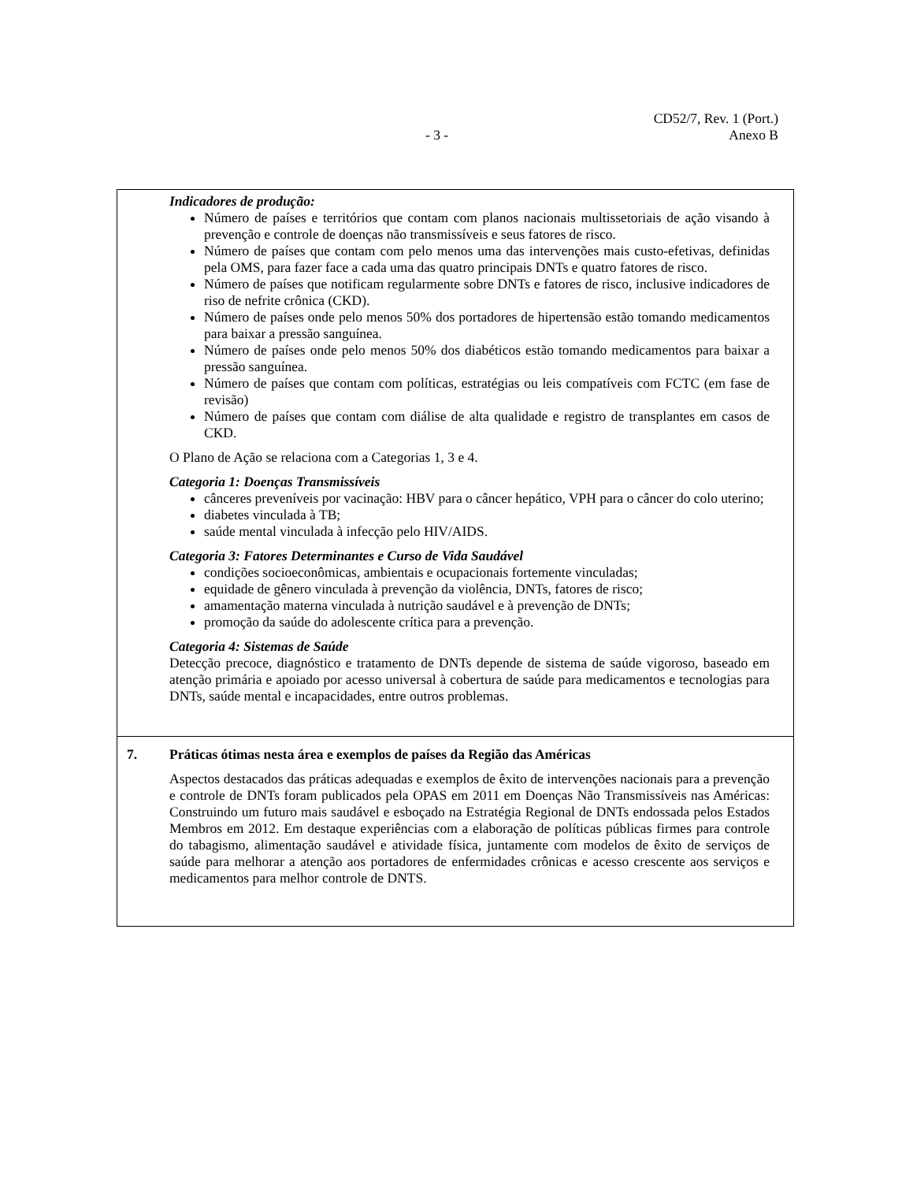CD52/7, Rev. 1 (Port.)
- 3 - Anexo B
| Indicadores de produção: Número de países e territórios que contam com planos nacionais multissetoriais de ação visando à prevenção e controle de doenças não transmissíveis e seus fatores de risco. Número de países que contam com pelo menos uma das intervenções mais custo-efetivas, definidas pela OMS, para fazer face a cada uma das quatro principais DNTs e quatro fatores de risco. Número de países que notificam regularmente sobre DNTs e fatores de risco, inclusive indicadores de riso de nefrite crônica (CKD). Número de países onde pelo menos 50% dos portadores de hipertensão estão tomando medicamentos para baixar a pressão sanguínea. Número de países onde pelo menos 50% dos diabéticos estão tomando medicamentos para baixar a pressão sanguínea. Número de países que contam com políticas, estratégias ou leis compatíveis com FCTC (em fase de revisão) Número de países que contam com diálise de alta qualidade e registro de transplantes em casos de CKD. O Plano de Ação se relaciona com a Categorias 1, 3 e 4. Categoria 1: Doenças Transmissíveis cânceres preveníveis por vacinação: HBV para o câncer hepático, VPH para o câncer do colo uterino; diabetes vinculada à TB; saúde mental vinculada à infecção pelo HIV/AIDS. Categoria 3: Fatores Determinantes e Curso de Vida Saudável condições socioeconômicas, ambientais e ocupacionais fortemente vinculadas; equidade de gênero vinculada à prevenção da violência, DNTs, fatores de risco; amamentação materna vinculada à nutrição saudável e à prevenção de DNTs; promoção da saúde do adolescente crítica para a prevenção. Categoria 4: Sistemas de Saúde Detecção precoce, diagnóstico e tratamento de DNTs depende de sistema de saúde vigoroso, baseado em atenção primária e apoiado por acesso universal à cobertura de saúde para medicamentos e tecnologias para DNTs, saúde mental e incapacidades, entre outros problemas. |
| 7. Práticas ótimas nesta área e exemplos de países da Região das Américas Aspectos destacados das práticas adequadas e exemplos de êxito de intervenções nacionais para a prevenção e controle de DNTs foram publicados pela OPAS em 2011 em Doenças Não Transmissíveis nas Américas: Construindo um futuro mais saudável e esboçado na Estratégia Regional de DNTs endossada pelos Estados Membros em 2012. Em destaque experiências com a elaboração de políticas públicas firmes para controle do tabagismo, alimentação saudável e atividade física, juntamente com modelos de êxito de serviços de saúde para melhorar a atenção aos portadores de enfermidades crônicas e acesso crescente aos serviços e medicamentos para melhor controle de DNTS. |